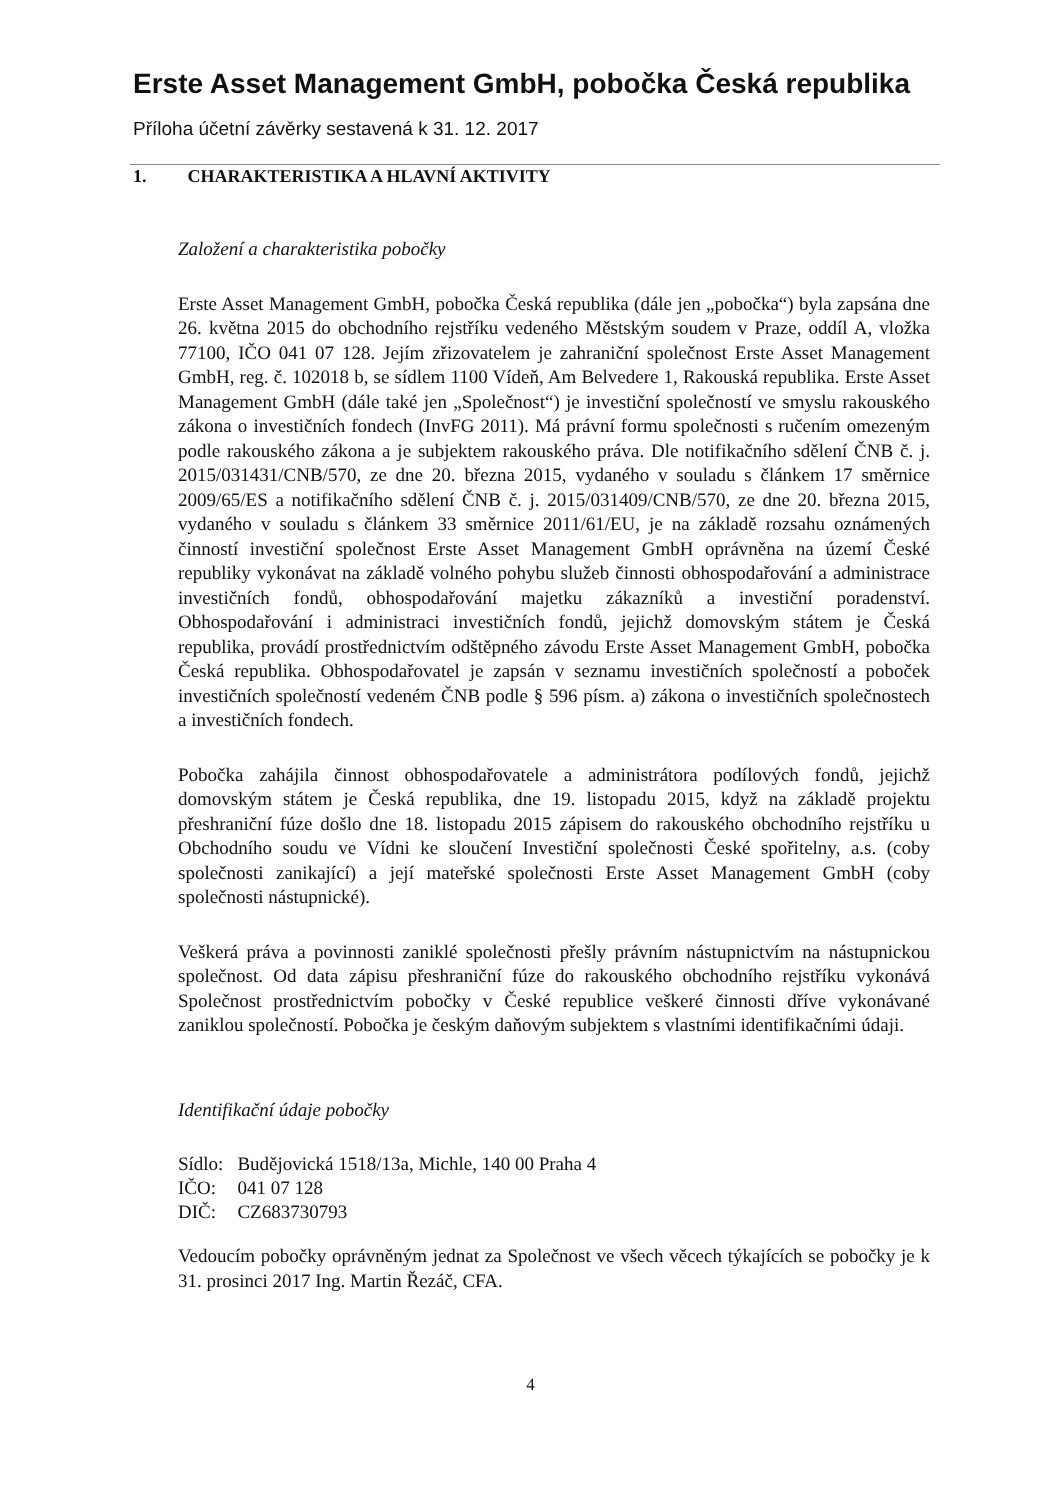Erste Asset Management GmbH, pobočka Česká republika
Příloha účetní závěrky sestavená k 31. 12. 2017
1. CHARAKTERISTIKA A HLAVNÍ AKTIVITY
Založení a charakteristika pobočky
Erste Asset Management GmbH, pobočka Česká republika (dále jen „pobočka“) byla zapsána dne 26. května 2015 do obchodního rejstříku vedeného Městským soudem v Praze, oddíl A, vložka 77100, IČO 041 07 128. Jejím zřizovatelem je zahraniční společnost Erste Asset Management GmbH, reg. č. 102018 b, se sídlem 1100 Vídeň, Am Belvedere 1, Rakouská republika. Erste Asset Management GmbH (dále také jen „Společnost“) je investiční společností ve smyslu rakouského zákona o investičních fondech (InvFG 2011). Má právní formu společnosti s ručením omezeným podle rakouského zákona a je subjektem rakouského práva. Dle notifikačního sdělení ČNB č. j. 2015/031431/CNB/570, ze dne 20. března 2015, vydaného v souladu s článkem 17 směrnice 2009/65/ES a notifikačního sdělení ČNB č. j. 2015/031409/CNB/570, ze dne 20. března 2015, vydaného v souladu s článkem 33 směrnice 2011/61/EU, je na základě rozsahu oznámených činností investiční společnost Erste Asset Management GmbH oprávněna na území České republiky vykonávat na základě volného pohybu služeb činnosti obhospodařování a administrace investičních fondů, obhospodařování majetku zákazníků a investiční poradenství. Obhospodařování i administraci investičních fondů, jejichž domovským státem je Česká republika, provádí prostřednictvím odštěpného závodu Erste Asset Management GmbH, pobočka Česká republika. Obhospodařovatel je zapsán v seznamu investičních společností a poboček investičních společností vedeném ČNB podle § 596 písm. a) zákona o investičních společnostech a investičních fondech.
Pobočka zahájila činnost obhospodařovatele a administrátora podílových fondů, jejichž domovským státem je Česká republika, dne 19. listopadu 2015, když na základě projektu přeshraniční fúze došlo dne 18. listopadu 2015 zápisem do rakouského obchodního rejstříku u Obchodního soudu ve Vídni ke sloučení Investiční společnosti České spořitelny, a.s. (coby společnosti zanikající) a její mateřské společnosti Erste Asset Management GmbH (coby společnosti nástupnické).
Veškerá práva a povinnosti zaniklé společnosti přešly právním nástupnictvím na nástupnickou společnost. Od data zápisu přeshraniční fúze do rakouského obchodního rejstříku vykonává Společnost prostřednictvím pobočky v České republice veškeré činnosti dříve vykonávané zaniklou společností. Pobočka je českým daňovým subjektem s vlastními identifikačními údaji.
Identifikační údaje pobočky
| Sídlo: | Budějovická 1518/13a, Michle, 140 00 Praha 4 |
| IČO: | 041 07 128 |
| DIČ: | CZ683730793 |
Vedoucím pobočky oprávněným jednat za Společnost ve všech věcech týkajících se pobočky je k 31. prosinci 2017 Ing. Martin Řezáč, CFA.
4